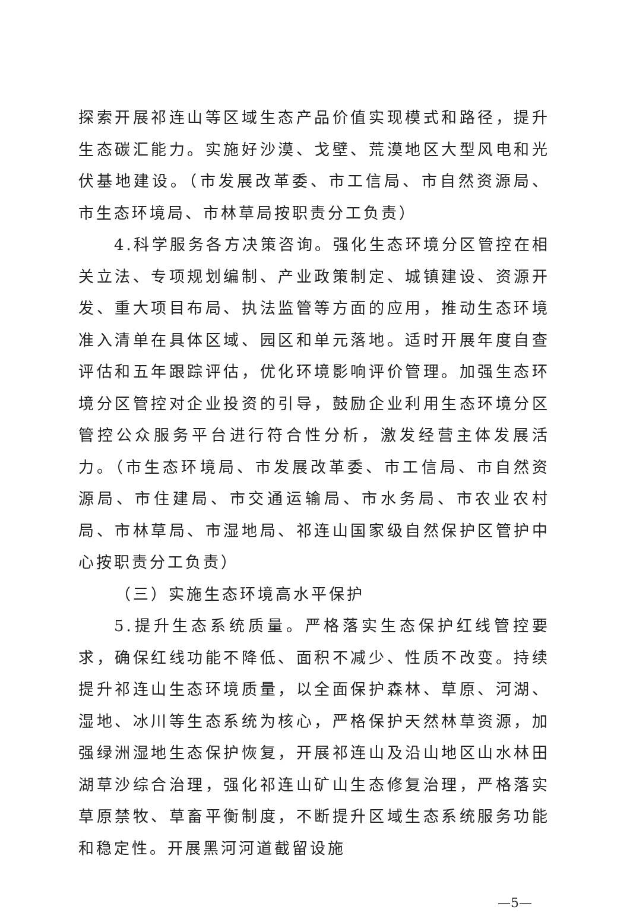探索开展祁连山等区域生态产品价值实现模式和路径，提升生态碳汇能力。实施好沙漠、戈壁、荒漠地区大型风电和光伏基地建设。（市发展改革委、市工信局、市自然资源局、市生态环境局、市林草局按职责分工负责）
4.科学服务各方决策咨询。强化生态环境分区管控在相关立法、专项规划编制、产业政策制定、城镇建设、资源开发、重大项目布局、执法监管等方面的应用，推动生态环境准入清单在具体区域、园区和单元落地。适时开展年度自查评估和五年跟踪评估，优化环境影响评价管理。加强生态环境分区管控对企业投资的引导，鼓励企业利用生态环境分区管控公众服务平台进行符合性分析，激发经营主体发展活力。（市生态环境局、市发展改革委、市工信局、市自然资源局、市住建局、市交通运输局、市水务局、市农业农村局、市林草局、市湿地局、祁连山国家级自然保护区管护中心按职责分工负责）
（三）实施生态环境高水平保护
5.提升生态系统质量。严格落实生态保护红线管控要求，确保红线功能不降低、面积不减少、性质不改变。持续提升祁连山生态环境质量，以全面保护森林、草原、河湖、湿地、冰川等生态系统为核心，严格保护天然林草资源，加强绿洲湿地生态保护恢复，开展祁连山及沿山地区山水林田湖草沙综合治理，强化祁连山矿山生态修复治理，严格落实草原禁牧、草畜平衡制度，不断提升区域生态系统服务功能和稳定性。开展黑河河道截留设施
—5—